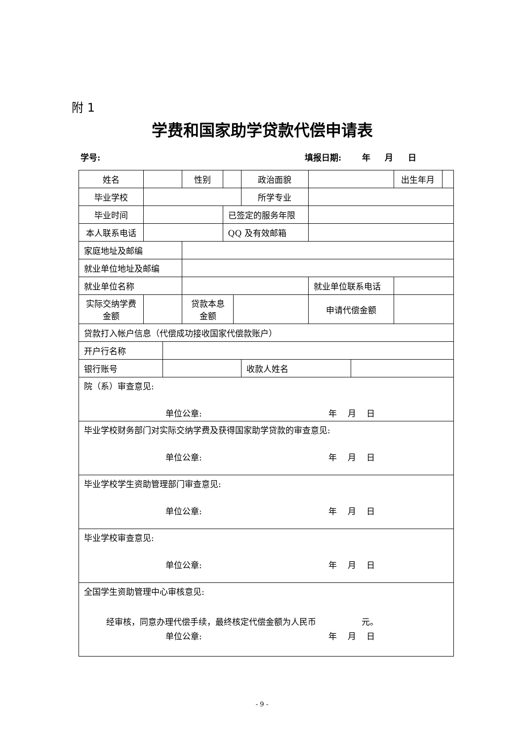附 1
学费和国家助学贷款代偿申请表
学号: 填报日期: 年 月 日
| 姓名 | | | 性别 | | | 政治面貌 | | | 出生年月 | |
| 毕业学校 | | | | | | 所学专业 | | | | |
| 毕业时间 | | | | 已签定的服务年限 | | | | | | |
| 本人联系电话 | | | | QQ 及有效邮箱 | | | | | | |
| 家庭地址及邮编 | | | | | | | | | | |
| 就业单位地址及邮编 | | | | | | | | | | |
| 就业单位名称 | | | | | | | 就业单位联系电话 | | | |
| 实际交纳学费 金额 | | | 贷款本息 金额 | | | | 申请代偿金额 | | | |
| 贷款打入帐户信息（代偿成功接收国家代偿款账户） | | | | | | | | | | |
| 开户行名称 | | | | | | | | | | |
| 银行账号 | | | | | | 收款人姓名 | | | | |
| 院（系）审查意见: 单位公章: 年 月 日 | | | | | | | | | | |
| 毕业学校财务部门对实际交纳学费及获得国家助学贷款的审查意见: 单位公章: 年 月 日 | | | | | | | | | | |
| 毕业学校学生资助管理部门审查意见: 单位公章: 年 月 日 | | | | | | | | | | |
| 毕业学校审查意见: 单位公章: 年 月 日 | | | | | | | | | | |
| 全国学生资助管理中心审核意见: 经审核，同意办理代偿手续，最终核定代偿金额为人民币 元。 单位公章: 年 月 日 | | | | | | | | | | |
- 9 -